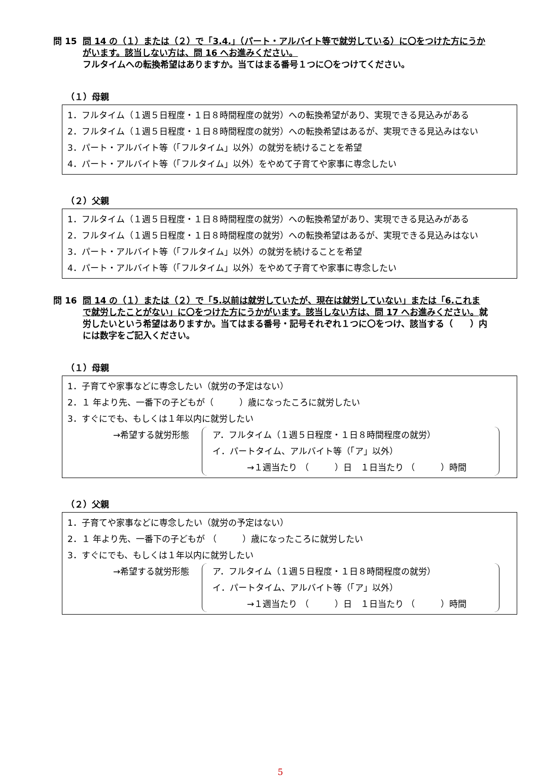問 15 問 14 の（１）または（２）で「3.4.」（パート・アルバイト等で就労している）に〇をつけた方にうかがいます。該当しない方は、問 16 へお進みください。
フルタイムへの転換希望はありますか。当てはまる番号１つに〇をつけてください。
（１）母親
1．フルタイム（１週５日程度・１日８時間程度の就労）への転換希望があり、実現できる見込みがある
2．フルタイム（１週５日程度・１日８時間程度の就労）への転換希望はあるが、実現できる見込みはない
3．パート・アルバイト等（「フルタイム」以外）の就労を続けることを希望
4．パート・アルバイト等（「フルタイム」以外）をやめて子育てや家事に専念したい
（２）父親
1．フルタイム（１週５日程度・１日８時間程度の就労）への転換希望があり、実現できる見込みがある
2．フルタイム（１週５日程度・１日８時間程度の就労）への転換希望はあるが、実現できる見込みはない
3．パート・アルバイト等（「フルタイム」以外）の就労を続けることを希望
4．パート・アルバイト等（「フルタイム」以外）をやめて子育てや家事に専念したい
問 16 問 14 の（１）または（２）で「5.以前は就労していたが、現在は就労していない」または「6.これまで就労したことがない」に〇をつけた方にうかがいます。該当しない方は、問 17 へお進みください。就労したいという希望はありますか。当てはまる番号・記号それぞれ１つに〇をつけ、該当する（　　）内には数字をご記入ください。
（１）母親
1．子育てや家事などに専念したい（就労の予定はない）
2．１ 年より先、一番下の子どもが（　　　）歳になったころに就労したい
3．すぐにでも、もしくは１年以内に就労したい
→希望する就労形態 ア．フルタイム（１週５日程度・１日８時間程度の就労）
イ．パートタイム、アルバイト等（「ア」以外）
　　　　→１週当たり （　　　）日　１日当たり （　　　）時間
（２）父親
1．子育てや家事などに専念したい（就労の予定はない）
2．１ 年より先、一番下の子どもが （　　　）歳になったころに就労したい
3．すぐにでも、もしくは１年以内に就労したい
→希望する就労形態 ア．フルタイム（１週５日程度・１日８時間程度の就労）
イ．パートタイム、アルバイト等（「ア」以外）
　　　　→１週当たり （　　　）日　１日当たり （　　　）時間
5